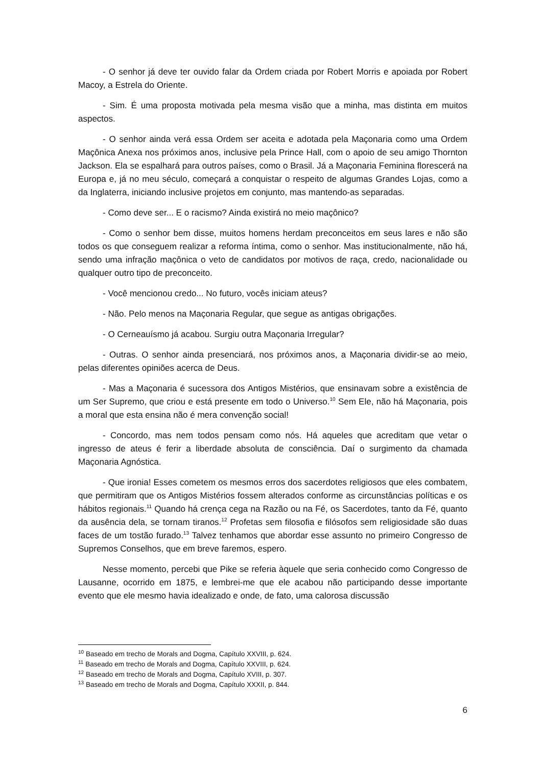- O senhor já deve ter ouvido falar da Ordem criada por Robert Morris e apoiada por Robert Macoy, a Estrela do Oriente.
- Sim. É uma proposta motivada pela mesma visão que a minha, mas distinta em muitos aspectos.
- O senhor ainda verá essa Ordem ser aceita e adotada pela Maçonaria como uma Ordem Maçônica Anexa nos próximos anos, inclusive pela Prince Hall, com o apoio de seu amigo Thornton Jackson. Ela se espalhará para outros países, como o Brasil. Já a Maçonaria Feminina florescerá na Europa e, já no meu século, começará a conquistar o respeito de algumas Grandes Lojas, como a da Inglaterra, iniciando inclusive projetos em conjunto, mas mantendo-as separadas.
- Como deve ser... E o racismo? Ainda existirá no meio maçônico?
- Como o senhor bem disse, muitos homens herdam preconceitos em seus lares e não são todos os que conseguem realizar a reforma íntima, como o senhor. Mas institucionalmente, não há, sendo uma infração maçônica o veto de candidatos por motivos de raça, credo, nacionalidade ou qualquer outro tipo de preconceito.
- Você mencionou credo... No futuro, vocês iniciam ateus?
- Não. Pelo menos na Maçonaria Regular, que segue as antigas obrigações.
- O Cerneauísmo já acabou. Surgiu outra Maçonaria Irregular?
- Outras. O senhor ainda presenciará, nos próximos anos, a Maçonaria dividir-se ao meio, pelas diferentes opiniões acerca de Deus.
- Mas a Maçonaria é sucessora dos Antigos Mistérios, que ensinavam sobre a existência de um Ser Supremo, que criou e está presente em todo o Universo.<sup>10</sup> Sem Ele, não há Maçonaria, pois a moral que esta ensina não é mera convenção social!
- Concordo, mas nem todos pensam como nós. Há aqueles que acreditam que vetar o ingresso de ateus é ferir a liberdade absoluta de consciência. Daí o surgimento da chamada Maçonaria Agnóstica.
- Que ironia! Esses cometem os mesmos erros dos sacerdotes religiosos que eles combatem, que permitiram que os Antigos Mistérios fossem alterados conforme as circunstâncias políticas e os hábitos regionais.<sup>11</sup> Quando há crença cega na Razão ou na Fé, os Sacerdotes, tanto da Fé, quanto da ausência dela, se tornam tiranos.<sup>12</sup> Profetas sem filosofia e filósofos sem religiosidade são duas faces de um tostão furado.<sup>13</sup> Talvez tenhamos que abordar esse assunto no primeiro Congresso de Supremos Conselhos, que em breve faremos, espero.
Nesse momento, percebi que Pike se referia àquele que seria conhecido como Congresso de Lausanne, ocorrido em 1875, e lembrei-me que ele acabou não participando desse importante evento que ele mesmo havia idealizado e onde, de fato, uma calorosa discussão
<sup>10</sup> Baseado em trecho de Morals and Dogma, Capítulo XXVIII, p. 624.
<sup>11</sup> Baseado em trecho de Morals and Dogma, Capítulo XXVIII, p. 624.
<sup>12</sup> Baseado em trecho de Morals and Dogma, Capítulo XVIII, p. 307.
<sup>13</sup> Baseado em trecho de Morals and Dogma, Capítulo XXXII, p. 844.
6